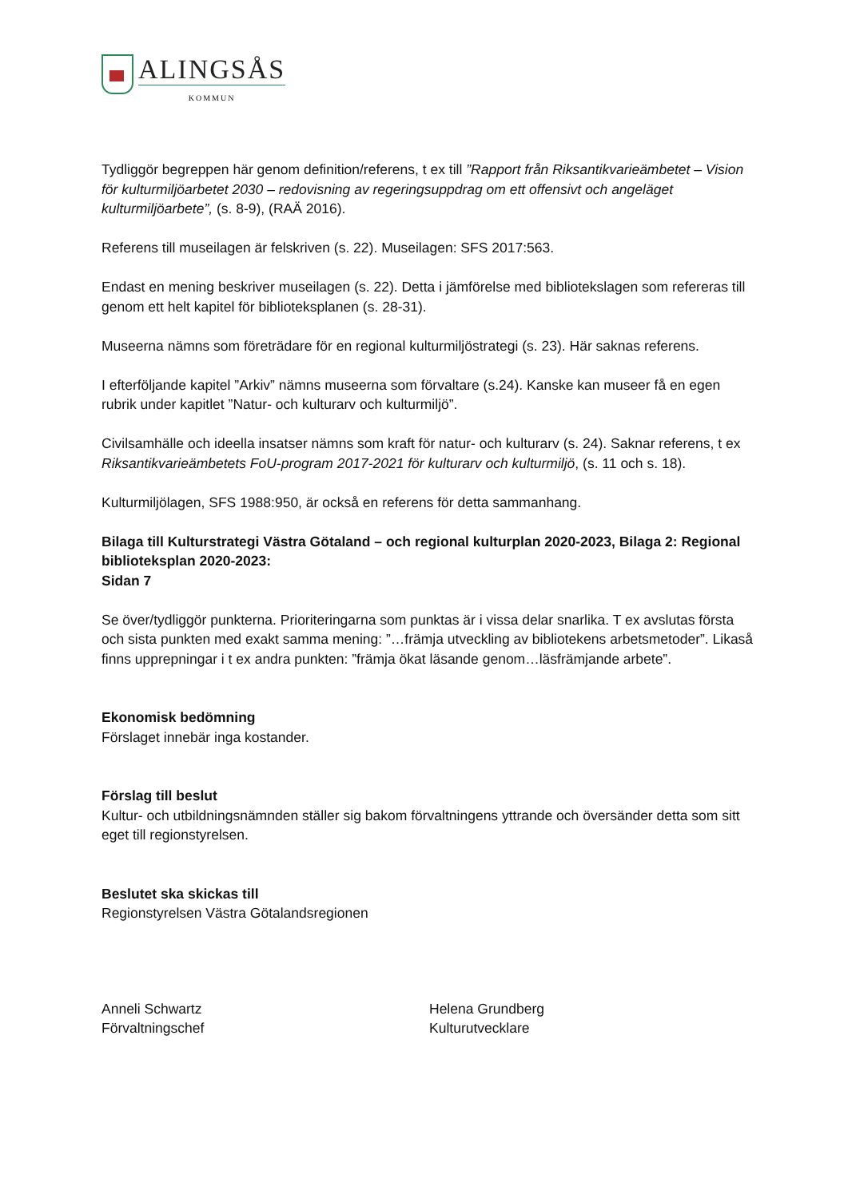ALINGSÅS
KOMMUN
Tydliggör begreppen här genom definition/referens, t ex till ”Rapport från Riksantikvarieämbetet – Vision för kulturmiljöarbetet 2030 – redovisning av regeringsuppdrag om ett offensivt och angeläget kulturmiljöarbete”, (s. 8-9), (RAÄ 2016).
Referens till museilagen är felskriven (s. 22). Museilagen: SFS 2017:563.
Endast en mening beskriver museilagen (s. 22). Detta i jämförelse med bibliotekslagen som refereras till genom ett helt kapitel för biblioteksplanen (s. 28-31).
Museerna nämns som företrädare för en regional kulturmiljöstrategi (s. 23). Här saknas referens.
I efterföljande kapitel ”Arkiv” nämns museerna som förvaltare (s.24). Kanske kan museer få en egen rubrik under kapitlet ”Natur- och kulturarv och kulturmiljö”.
Civilsamhälle och ideella insatser nämns som kraft för natur- och kulturarv (s. 24). Saknar referens, t ex Riksantikvarieämbetets FoU-program 2017-2021 för kulturarv och kulturmiljö, (s. 11 och s. 18).
Kulturmiljölagen, SFS 1988:950, är också en referens för detta sammanhang.
Bilaga till Kulturstrategi Västra Götaland – och regional kulturplan 2020-2023, Bilaga 2: Regional biblioteksplan 2020-2023:
Sidan 7
Se över/tydliggör punkterna. Prioriteringarna som punktas är i vissa delar snarlika. T ex avslutas första och sista punkten med exakt samma mening: ”…främja utveckling av bibliotekens arbetsmetoder”. Likaså finns upprepningar i t ex andra punkten: ”främja ökat läsande genom…läsfrämjande arbete”.
Ekonomisk bedömning
Förslaget innebär inga kostander.
Förslag till beslut
Kultur- och utbildningsnämnden ställer sig bakom förvaltningens yttrande och översänder detta som sitt eget till regionstyrelsen.
Beslutet ska skickas till
Regionstyrelsen Västra Götalandsregionen
Anneli Schwartz
Förvaltningschef
Helena Grundberg
Kulturutvecklare